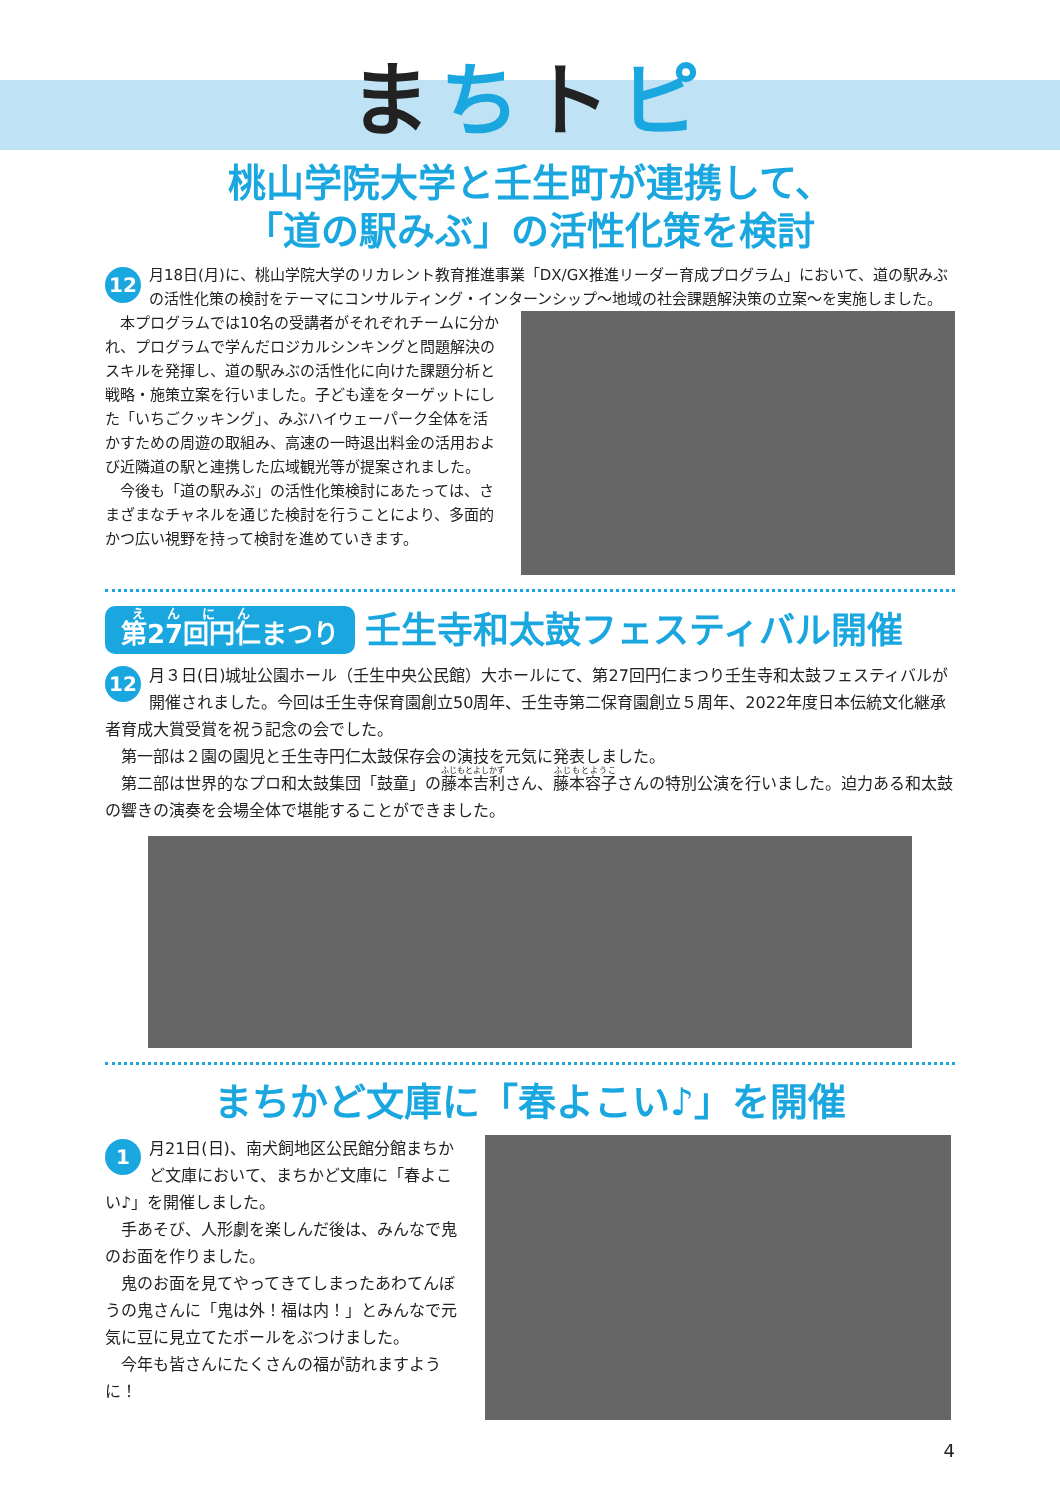まちトピ
桃山学院大学と壬生町が連携して、
「道の駅みぶ」の活性化策を検討
12 月18日(月)に、桃山学院大学のリカレント教育推進事業「DX/GX推進リーダー育成プログラム」において、道の駅みぶの活性化策の検討をテーマにコンサルティング・インターンシップ～地域の社会課題解決策の立案～を実施しました。
　本プログラムでは10名の受講者がそれぞれチームに分かれ、プログラムで学んだロジカルシンキングと問題解決のスキルを発揮し、道の駅みぶの活性化に向けた課題分析と戦略・施策立案を行いました。子ども達をターゲットにした「いちごクッキング」、みぶハイウェーパーク全体を活かすための周遊の取組み、高速の一時退出料金の活用および近隣道の駅と連携した広域観光等が提案されました。
　今後も「道の駅みぶ」の活性化策検討にあたっては、さまざまなチャネルを通じた検討を行うことにより、多面的かつ広い視野を持って検討を進めていきます。
第27回円仁まつり
壬生寺和太鼓フェスティバル開催
12 月３日(日)城址公園ホール（壬生中央公民館）大ホールにて、第27回円仁まつり壬生寺和太鼓フェスティバルが開催されました。今回は壬生寺保育園創立50周年、壬生寺第二保育園創立５周年、2022年度日本伝統文化継承者育成大賞受賞を祝う記念の会でした。
　第一部は２園の園児と壬生寺円仁太鼓保存会の演技を元気に発表しました。
　第二部は世界的なプロ和太鼓集団「鼓童」の藤本吉利さん、藤本容子さんの特別公演を行いました。迫力ある和太鼓の響きの演奏を会場全体で堪能することができました。
まちかど文庫に「春よこい♪」を開催
1 月21日(日)、南犬飼地区公民館分館まちかど文庫において、まちかど文庫に「春よこい♪」を開催しました。
　手あそび、人形劇を楽しんだ後は、みんなで鬼のお面を作りました。
　鬼のお面を見てやってきてしまったあわてんぼうの鬼さんに「鬼は外！福は内！」とみんなで元気に豆に見立てたボールをぶつけました。
　今年も皆さんにたくさんの福が訪れますように！
4